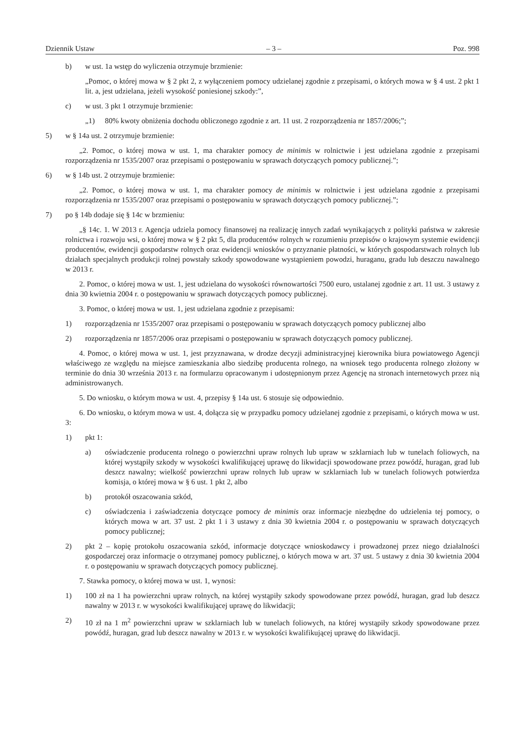Dziennik Ustaw – 3 – Poz. 998
b) w ust. 1a wstęp do wyliczenia otrzymuje brzmienie:
„Pomoc, o której mowa w § 2 pkt 2, z wyłączeniem pomocy udzielanej zgodnie z przepisami, o których mowa w § 4 ust. 2 pkt 1 lit. a, jest udzielana, jeżeli wysokość poniesionej szkody:”,
c) w ust. 3 pkt 1 otrzymuje brzmienie:
„1) 80% kwoty obniżenia dochodu obliczonego zgodnie z art. 11 ust. 2 rozporządzenia nr 1857/2006;”;
5) w § 14a ust. 2 otrzymuje brzmienie:
„2. Pomoc, o której mowa w ust. 1, ma charakter pomocy de minimis w rolnictwie i jest udzielana zgodnie z przepisami rozporządzenia nr 1535/2007 oraz przepisami o postępowaniu w sprawach dotyczących pomocy publicznej.”;
6) w § 14b ust. 2 otrzymuje brzmienie:
„2. Pomoc, o której mowa w ust. 1, ma charakter pomocy de minimis w rolnictwie i jest udzielana zgodnie z przepisami rozporządzenia nr 1535/2007 oraz przepisami o postępowaniu w sprawach dotyczących pomocy publicznej.”;
7) po § 14b dodaje się § 14c w brzmieniu:
„§ 14c. 1. W 2013 r. Agencja udziela pomocy finansowej na realizację innych zadań wynikających z polityki państwa w zakresie rolnictwa i rozwoju wsi, o której mowa w § 2 pkt 5, dla producentów rolnych w rozumieniu przepisów o krajowym systemie ewidencji producentów, ewidencji gospodarstw rolnych oraz ewidencji wniosków o przyznanie płatności, w których gospodarstwach rolnych lub działach specjalnych produkcji rolnej powstały szkody spowodowane wystąpieniem powodzi, huraganu, gradu lub deszczu nawalnego w 2013 r.
2. Pomoc, o której mowa w ust. 1, jest udzielana do wysokości równowartości 7500 euro, ustalanej zgodnie z art. 11 ust. 3 ustawy z dnia 30 kwietnia 2004 r. o postępowaniu w sprawach dotyczących pomocy publicznej.
3. Pomoc, o której mowa w ust. 1, jest udzielana zgodnie z przepisami:
1) rozporządzenia nr 1535/2007 oraz przepisami o postępowaniu w sprawach dotyczących pomocy publicznej albo
2) rozporządzenia nr 1857/2006 oraz przepisami o postępowaniu w sprawach dotyczących pomocy publicznej.
4. Pomoc, o której mowa w ust. 1, jest przyznawana, w drodze decyzji administracyjnej kierownika biura powiatowego Agencji właściwego ze względu na miejsce zamieszkania albo siedzibę producenta rolnego, na wniosek tego producenta rolnego złożony w terminie do dnia 30 września 2013 r. na formularzu opracowanym i udostępnionym przez Agencję na stronach internetowych przez nią administrowanych.
5. Do wniosku, o którym mowa w ust. 4, przepisy § 14a ust. 6 stosuje się odpowiednio.
6. Do wniosku, o którym mowa w ust. 4, dołącza się w przypadku pomocy udzielanej zgodnie z przepisami, o których mowa w ust. 3:
1) pkt 1:
a) oświadczenie producenta rolnego o powierzchni upraw rolnych lub upraw w szklarniach lub w tunelach foliowych, na której wystąpiły szkody w wysokości kwalifikującej uprawę do likwidacji spowodowane przez powódź, huragan, grad lub deszcz nawalny; wielkość powierzchni upraw rolnych lub upraw w szklarniach lub w tunelach foliowych potwierdza komisja, o której mowa w § 6 ust. 1 pkt 2, albo
b) protokół oszacowania szkód,
c) oświadczenia i zaświadczenia dotyczące pomocy de minimis oraz informacje niezbędne do udzielenia tej pomocy, o których mowa w art. 37 ust. 2 pkt 1 i 3 ustawy z dnia 30 kwietnia 2004 r. o postępowaniu w sprawach dotyczących pomocy publicznej;
2) pkt 2 – kopię protokołu oszacowania szkód, informacje dotyczące wnioskodawcy i prowadzonej przez niego działalności gospodarczej oraz informacje o otrzymanej pomocy publicznej, o których mowa w art. 37 ust. 5 ustawy z dnia 30 kwietnia 2004 r. o postępowaniu w sprawach dotyczących pomocy publicznej.
7. Stawka pomocy, o której mowa w ust. 1, wynosi:
1) 100 zł na 1 ha powierzchni upraw rolnych, na której wystąpiły szkody spowodowane przez powódź, huragan, grad lub deszcz nawalny w 2013 r. w wysokości kwalifikującej uprawę do likwidacji;
2) 10 zł na 1 m<sup>2</sup> powierzchni upraw w szklarniach lub w tunelach foliowych, na której wystąpiły szkody spowodowane przez powódź, huragan, grad lub deszcz nawalny w 2013 r. w wysokości kwalifikującej uprawę do likwidacji.